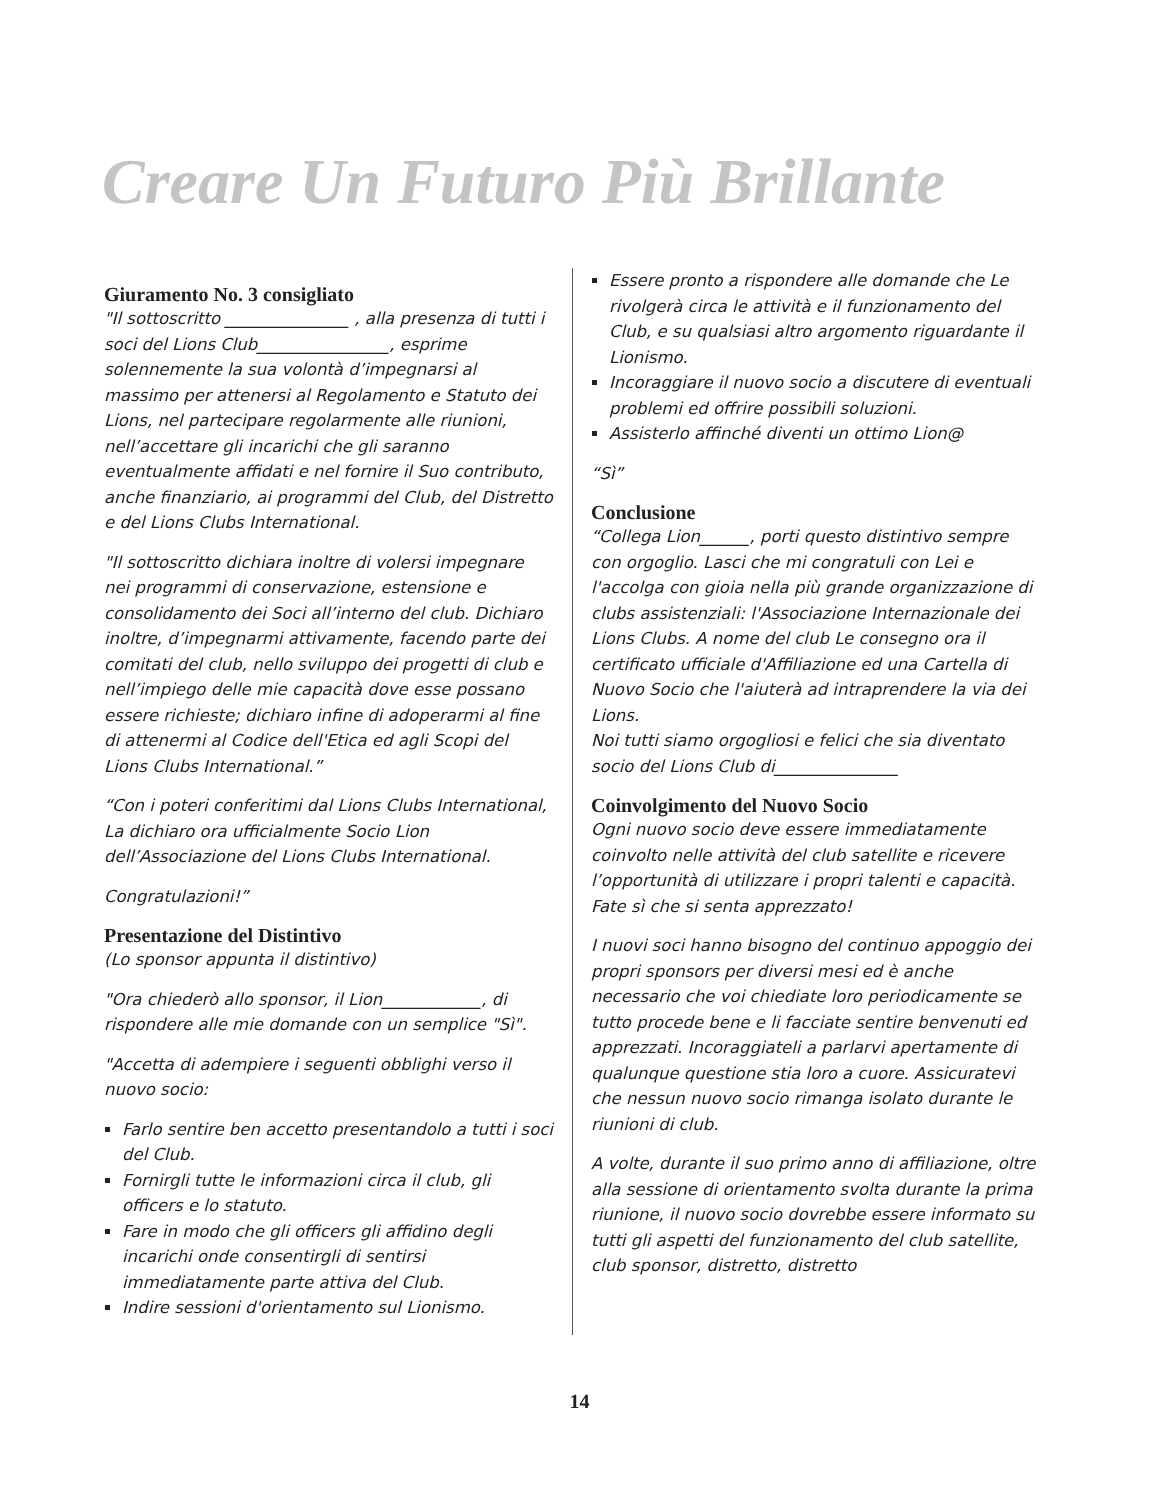Creare Un Futuro Più Brillante
Giuramento No. 3 consigliato
"Il sottoscritto _______________ , alla presenza di tutti i soci del Lions Club________________, esprime solennemente la sua volontà d’impegnarsi al massimo per attenersi al Regolamento e Statuto dei Lions, nel partecipare regolarmente alle riunioni, nell’accettare gli incarichi che gli saranno eventualmente affidati e nel fornire il Suo contributo, anche finanziario, ai programmi del Club, del Distretto e del Lions Clubs International.
"Il sottoscritto dichiara inoltre di volersi impegnare nei programmi di conservazione, estensione e consolidamento dei Soci all’interno del club. Dichiaro inoltre, d’impegnarmi attivamente, facendo parte dei comitati del club, nello sviluppo dei progetti di club e nell’impiego delle mie capacità dove esse possano essere richieste; dichiaro infine di adoperarmi al fine di attenermi al Codice dell'Etica ed agli Scopi del Lions Clubs International.”
“Con i poteri conferitimi dal Lions Clubs International, La dichiaro ora ufficialmente Socio Lion dell’Associazione del Lions Clubs International.
Congratulazioni!”
Presentazione del Distintivo
(Lo sponsor appunta il distintivo)
"Ora chiederò allo sponsor, il Lion____________, di rispondere alle mie domande con un semplice "Sì".
"Accetta di adempiere i seguenti obblighi verso il nuovo socio:
Farlo sentire ben accetto presentandolo a tutti i soci del Club.
Fornirgli tutte le informazioni circa il club, gli officers e lo statuto.
Fare in modo che gli officers gli affidino degli incarichi onde consentirgli di sentirsi immediatamente parte attiva del Club.
Indire sessioni d'orientamento sul Lionismo.
Essere pronto a rispondere alle domande che Le rivolgerà circa le attività e il funzionamento del Club, e su qualsiasi altro argomento riguardante il Lionismo.
Incoraggiare il nuovo socio a discutere di eventuali problemi ed offrire possibili soluzioni.
Assisterlo affinché diventi un ottimo Lion@
“Sì”
Conclusione
“Collega Lion______, porti questo distintivo sempre con orgoglio. Lasci che mi congratuli con Lei e l'accolga con gioia nella più grande organizzazione di clubs assistenziali: l'Associazione Internazionale dei Lions Clubs. A nome del club Le consegno ora il certificato ufficiale d'Affiliazione ed una Cartella di Nuovo Socio che l'aiuterà ad intraprendere la via dei Lions.
Noi tutti siamo orgogliosi e felici che sia diventato socio del Lions Club di_______________
Coinvolgimento del Nuovo Socio
Ogni nuovo socio deve essere immediatamente coinvolto nelle attività del club satellite e ricevere l’opportunità di utilizzare i propri talenti e capacità. Fate sì che si senta apprezzato!
I nuovi soci hanno bisogno del continuo appoggio dei propri sponsors per diversi mesi ed è anche necessario che voi chiediate loro periodicamente se tutto procede bene e li facciate sentire benvenuti ed apprezzati. Incoraggiateli a parlarvi apertamente di qualunque questione stia loro a cuore. Assicuratevi che nessun nuovo socio rimanga isolato durante le riunioni di club.
A volte, durante il suo primo anno di affiliazione, oltre alla sessione di orientamento svolta durante la prima riunione, il nuovo socio dovrebbe essere informato su tutti gli aspetti del funzionamento del club satellite, club sponsor, distretto, distretto
14